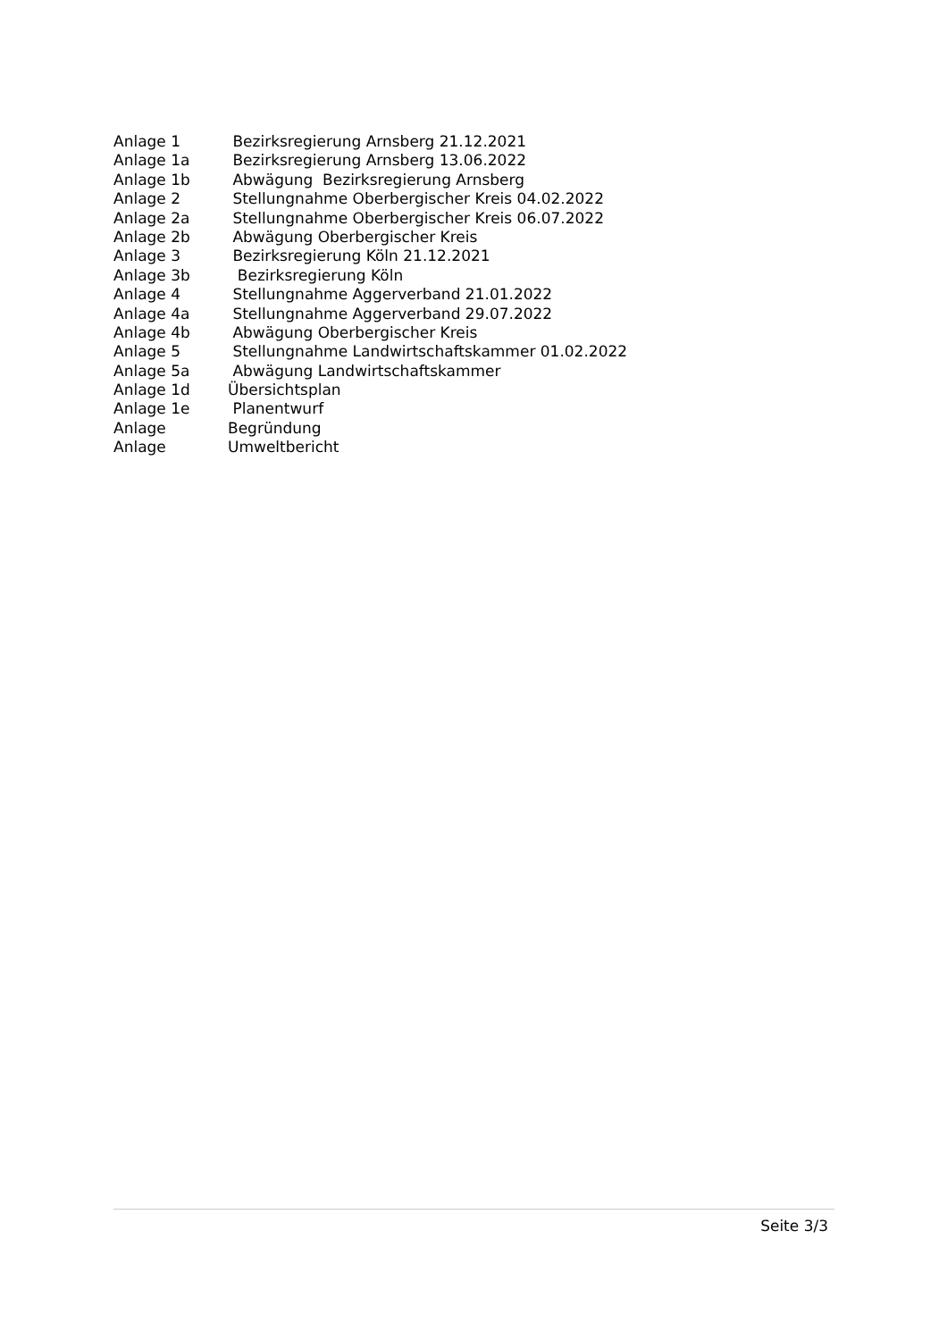Anlage 1 Bezirksregierung Arnsberg 21.12.2021
Anlage 1a Bezirksregierung Arnsberg 13.06.2022
Anlage 1b Abwägung Bezirksregierung Arnsberg
Anlage 2 Stellungnahme Oberbergischer Kreis 04.02.2022
Anlage 2a Stellungnahme Oberbergischer Kreis 06.07.2022
Anlage 2b Abwägung Oberbergischer Kreis
Anlage 3 Bezirksregierung Köln 21.12.2021
Anlage 3b Bezirksregierung Köln
Anlage 4 Stellungnahme Aggerverband 21.01.2022
Anlage 4a Stellungnahme Aggerverband 29.07.2022
Anlage 4b Abwägung Oberbergischer Kreis
Anlage 5 Stellungnahme Landwirtschaftskammer 01.02.2022
Anlage 5a Abwägung Landwirtschaftskammer
Anlage 1d Übersichtsplan
Anlage 1e Planentwurf
Anlage Begründung
Anlage Umweltbericht
Seite 3/3